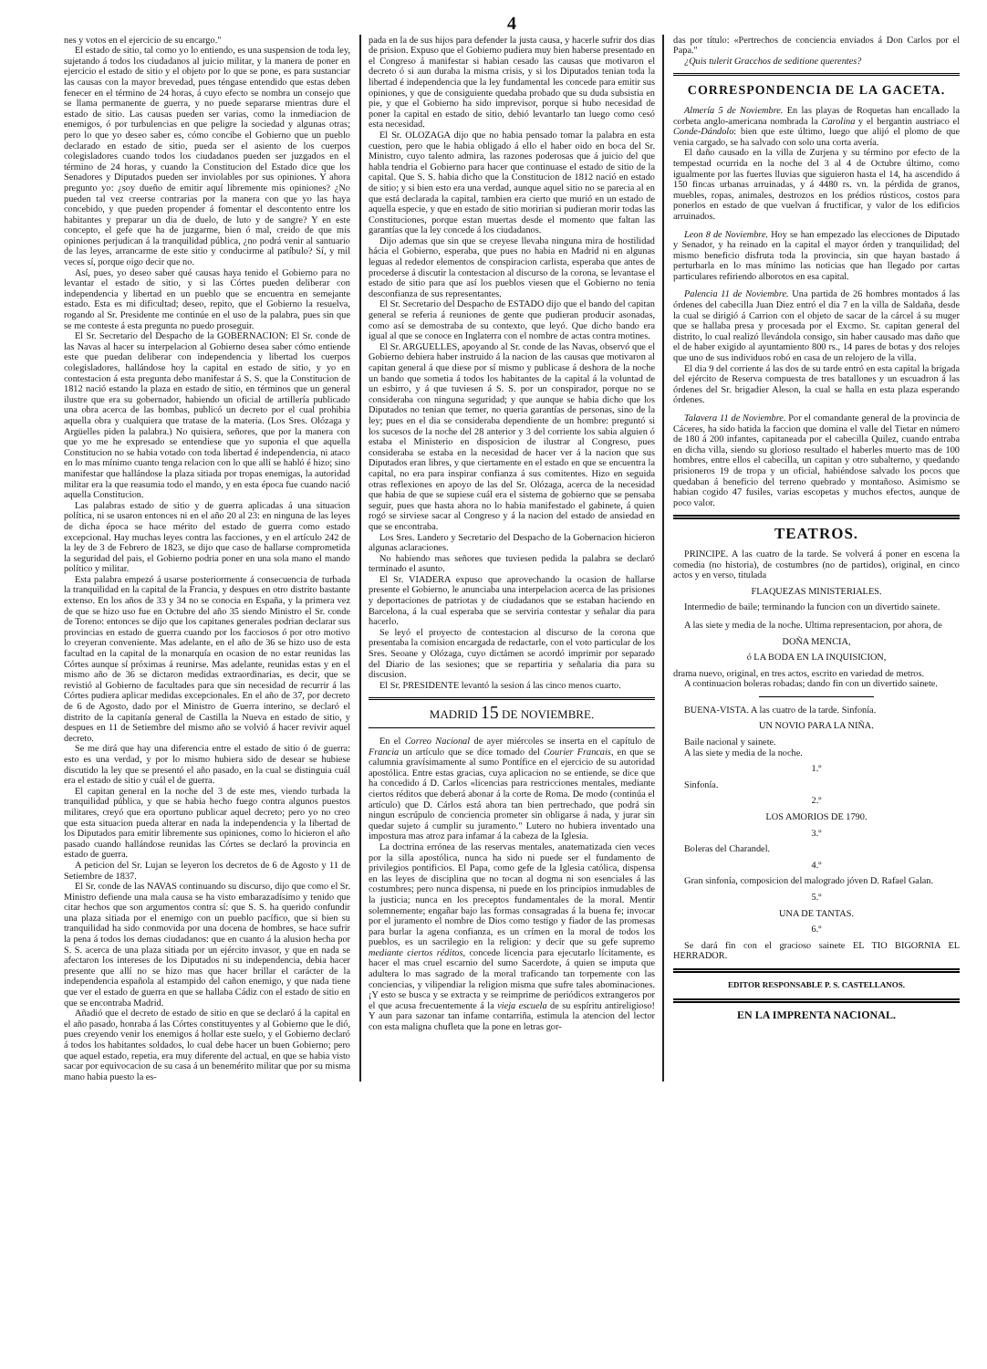4
nes y votos en el ejercicio de su encargo."
El estado de sitio, tal como yo lo entiendo, es una suspension de toda ley, sujetando á todos los ciudadanos al juicio militar, y la manera de poner en ejercicio el estado de sitio y el objeto por lo que se pone, es para sustanciar las causas con la mayor brevedad, pues téngase entendido que estas deben fenecer en el término de 24 horas, á cuyo efecto se nombra un consejo que se llama permanente de guerra, y no puede separarse mientras dure el estado de sitio. Las causas pueden ser varias, como la inmediacion de enemigos, ó por turbulencias en que peligre la sociedad y algunas otras; pero lo que yo deseo saber es, cómo concibe el Gobierno que un pueblo declarado en estado de sitio, pueda ser el asiento de los cuerpos colegisladores cuando todos los ciudadanos pueden ser juzgados en el término de 24 horas, y cuando la Constitucion del Estado dice que los Senadores y Diputados pueden ser inviolables por sus opiniones. Y ahora pregunto yo: ¿soy dueño de emitir aquí libremente mis opiniones? ¿No pueden tal vez creerse contrarias por la manera con que yo las haya concebido, y que pueden propender á fomentar el descontento entre los habitantes y preparar un dia de duelo, de luto y de sangre? Y en este concepto, el gefe que ha de juzgarme, bien ó mal, creido de que mis opiniones perjudican á la tranquilidad pública, ¿no podrá venir al santuario de las leyes, arrancarme de este sitio y conducirme al patíbulo? Sí, y mil veces sí, porque oigo decir que no.
Así, pues, yo deseo saber qué causas haya tenido el Gobierno para no levantar el estado de sitio, y si las Córtes pueden deliberar con independencia y libertad en un pueblo que se encuentra en semejante estado. Esta es mi dificultad; deseo, repito, que el Gobierno la resuelva, rogando al Sr. Presidente me continúe en el uso de la palabra, pues sin que se me conteste á esta pregunta no puedo proseguir.
El Sr. Secretario del Despacho de la GOBERNACION: El Sr. conde de las Navas al hacer su interpelacion al Gobierno desea saber cómo entiende este que puedan deliberar con independencia y libertad los cuerpos colegisladores, hallándose hoy la capital en estado de sitio, y yo en contestacion á esta pregunta debo manifestar á S. S. que la Constitucion de 1812 nació estando la plaza en estado de sitio, en términos que un general ilustre que era su gobernador, habiendo un oficial de artillería publicado una obra acerca de las bombas, publicó un decreto por el cual prohibia aquella obra y cualquiera que tratase de la materia. (Los Sres. Olózaga y Argüelles piden la palabra.) No quisiera, señores, que por la manera con que yo me he expresado se entendiese que yo suponia el que aquella Constitucion no se habia votado con toda libertad é independencia, ni ataco en lo mas mínimo cuanto tenga relacion con lo que allí se habló é hizo; sino manifestar que hallándose la plaza sitiada por tropas enemigas, la autoridad militar era la que reasumia todo el mando, y en esta época fue cuando nació aquella Constitucion.
Las palabras estado de sitio y de guerra aplicadas á una situacion política, ni se usaron entonces ni en el año 20 al 23: en ninguna de las leyes de dicha época se hace mérito del estado de guerra como estado excepcional. Hay muchas leyes contra las facciones, y en el artículo 242 de la ley de 3 de Febrero de 1823, se dijo que caso de hallarse comprometida la seguridad del pais, el Gobierno podria poner en una sola mano el mando político y militar.
Esta palabra empezó á usarse posteriormente á consecuencia de turbada la tranquilidad en la capital de la Francia, y despues en otro distrito bastante extenso. En los años de 33 y 34 no se conocia en España, y la primera vez de que se hizo uso fue en Octubre del año 35 siendo Ministro el Sr. conde de Toreno: entonces se dijo que los capitanes generales podrian declarar sus provincias en estado de guerra cuando por los facciosos ó por otro motivo lo creyeran conveniente. Mas adelante, en el año de 36 se hizo uso de esta facultad en la capital de la monarquía en ocasion de no estar reunidas las Córtes aunque sí próximas á reunirse. Mas adelante, reunidas estas y en el mismo año de 36 se dictaron medidas extraordinarias, es decir, que se revistió al Gobierno de facultades para que sin necesidad de recurrir á las Córtes pudiera aplicar medidas excepcionales. En el año de 37, por decreto de 6 de Agosto, dado por el Ministro de Guerra interino, se declaró el distrito de la capitanía general de Castilla la Nueva en estado de sitio, y despues en 11 de Setiembre del mismo año se volvió á hacer revivir aquel decreto.
Se me dirá que hay una diferencia entre el estado de sitio ó de guerra: esto es una verdad, y por lo mismo hubiera sido de desear se hubiese discutido la ley que se presentó el año pasado, en la cual se distinguia cuál era el estado de sitio y cuál el de guerra.
El capitan general en la noche del 3 de este mes, viendo turbada la tranquilidad pública, y que se habia hecho fuego contra algunos puestos militares, creyó que era oportuno publicar aquel decreto; pero yo no creo que esta situacion pueda alterar en nada la independencia y la libertad de los Diputados para emitir libremente sus opiniones, como lo hicieron el año pasado cuando hallándose reunidas las Córtes se declaró la provincia en estado de guerra.
A peticion del Sr. Lujan se leyeron los decretos de 6 de Agosto y 11 de Setiembre de 1837.
El Sr. conde de las NAVAS continuando su discurso, dijo que como el Sr. Ministro defiende una mala causa se ha visto embarazadísimo y tenido que citar hechos que son argumentos contra sí: que S. S. ha querido confundir una plaza sitiada por el enemigo con un pueblo pacífico, que si bien su tranquilidad ha sido conmovida por una docena de hombres, se hace sufrir la pena á todos los demas ciudadanos: que en cuanto á la alusion hecha por S. S. acerca de una plaza sitiada por un ejército invasor, y que en nada se afectaron los intereses de los Diputados ni su independencia, debia hacer presente que allí no se hizo mas que hacer brillar el carácter de la independencia española al estampido del cañon enemigo, y que nada tiene que ver el estado de guerra en que se hallaba Cádiz con el estado de sitio en que se encontraba Madrid.
Añadió que el decreto de estado de sitio en que se declaró á la capital en el año pasado, honraba á las Córtes constituyentes y al Gobierno que le dió, pues creyendo venir los enemigos á hollar este suelo, y el Gobierno declaró á todos los habitantes soldados, lo cual debe hacer un buen Gobierno; pero que aquel estado, repetia, era muy diferente del actual, en que se habia visto sacar por equivocacion de su casa á un benemérito militar que por su misma mano habia puesto la es-
pada en la de sus hijos para defender la justa causa, y hacerle sufrir dos dias de prision. Expuso que el Gobierno pudiera muy bien haberse presentado en el Congreso á manifestar si habian cesado las causas que motivaron el decreto ó si aun duraba la misma crisis, y si los Diputados tenian toda la libertad é independencia que la ley fundamental les concede para emitir sus opiniones, y que de consiguiente quedaba probado que su duda subsistia en pie, y que el Gobierno ha sido imprevisor, porque si hubo necesidad de poner la capital en estado de sitio, debió levantarlo tan luego como cesó esta necesidad.
El Sr. OLOZAGA dijo que no habia pensado tomar la palabra en esta cuestion, pero que le habia obligado á ello el haber oido en boca del Sr. Ministro, cuyo talento admira, las razones poderosas que á juicio del que habla tendria el Gobierno para hacer que continuase el estado de sitio de la capital. Que S. S. habia dicho que la Constitucion de 1812 nació en estado de sitio; y si bien esto era una verdad, aunque aquel sitio no se parecia al en que está declarada la capital, tambien era cierto que murió en un estado de aquella especie, y que en estado de sitio moririan si pudieran morir todas las Constituciones, porque estan muertas desde el momento que faltan las garantías que la ley concede á los ciudadanos.
Dijo ademas que sin que se creyese llevaba ninguna mira de hostilidad hácia el Gobierno, esperaba, que pues no habia en Madrid ni en algunas leguas al rededor elementos de conspiracion carlista, esperaba que antes de procederse á discutir la contestacion al discurso de la corona, se levantase el estado de sitio para que así los pueblos viesen que el Gobierno no tenia desconfianza de sus representantes.
El Sr. Secretario del Despacho de ESTADO dijo que el bando del capitan general se referia á reuniones de gente que pudieran producir asonadas, como así se demostraba de su contexto, que leyó. Que dicho bando era igual al que se conoce en Inglaterra con el nombre de actas contra motines.
El Sr. ARGUELLES, apoyando al Sr. conde de las Navas, observó que el Gobierno debiera haber instruido á la nacion de las causas que motivaron al capitan general á que diese por sí mismo y publicase á deshora de la noche un bando que sometia á todos los habitantes de la capital á la voluntad de un esbirro, y á que tuviesen á S. S. por un conspirador, porque no se consideraba con ninguna seguridad; y que aunque se habia dicho que los Diputados no tenian que temer, no queria garantías de personas, sino de la ley; pues en el dia se consideraba dependiente de un hombre: preguntó si los sucesos de la noche del 28 anterior y 3 del corriente los sabia alguien ó estaba el Ministerio en disposicion de ilustrar al Congreso, pues consideraba se estaba en la necesidad de hacer ver á la nacion que sus Diputados eran libres, y que ciertamente en el estado en que se encuentra la capital, no era para inspirar confianza á sus comitentes. Hizo en seguida otras reflexiones en apoyo de las del Sr. Olózaga, acerca de la necesidad que habia de que se supiese cuál era el sistema de gobierno que se pensaba seguir, pues que hasta ahora no lo habia manifestado el gabinete, á quien rogó se sirviese sacar al Congreso y á la nacion del estado de ansiedad en que se encontraba.
Los Sres. Landero y Secretario del Despacho de la Gobernacion hicieron algunas aclaraciones.
No habiendo mas señores que tuviesen pedida la palabra se declaró terminado el asunto.
El Sr. VIADERA expuso que aprovechando la ocasion de hallarse presente el Gobierno, le anunciaba una interpelacion acerca de las prisiones y deportaciones de patriotas y de ciudadanos que se estaban haciendo en Barcelona, á la cual esperaba que se serviria contestar y señalar dia para hacerlo.
Se leyó el proyecto de contestacion al discurso de la corona que presentaba la comision encargada de redactarle, con el voto particular de los Sres. Seoane y Olózaga, cuyo dictámen se acordó imprimir por separado del Diario de las sesiones; que se repartiria y señalaria dia para su discusion.
El Sr. PRESIDENTE levantó la sesion á las cinco menos cuarto.
MADRID 15 DE NOVIEMBRE.
En el Correo Nacional de ayer miércoles se inserta en el capítulo de Francia un artículo que se dice tomado del Courier Francais, en que se calumnia gravísimamente al sumo Pontífice en el ejercicio de su autoridad apostólica. Entre estas gracias, cuya aplicacion no se entiende, se dice que ha concedido á D. Carlos «licencias para restricciones mentales, mediante ciertos réditos que deberá abonar á la corte de Roma. De modo (continúa el artículo) que D. Cárlos está ahora tan bien pertrechado, que podrá sin ningun escrúpulo de conciencia prometer sin obligarse á nada, y jurar sin quedar sujeto á cumplir su juramento." Lutero no hubiera inventado una impostura mas atroz para infamar á la cabeza de la Iglesia.
La doctrina errónea de las reservas mentales, anatematizada cien veces por la silla apostólica, nunca ha sido ni puede ser el fundamento de privilegios pontificios. El Papa, como gefe de la Iglesia católica, dispensa en las leyes de disciplina que no tocan al dogma ni son esenciales á las costumbres; pero nunca dispensa, ni puede en los principios inmudables de la justicia; nunca en los preceptos fundamentales de la moral. Mentir solemnemente; engañar bajo las formas consagradas á la buena fe; invocar por el juramento el nombre de Dios como testigo y fiador de las promesas para burlar la agena confianza, es un crímen en la moral de todos los pueblos, es un sacrilegio en la religion: y decir que su gefe supremo mediante ciertos réditos, concede licencia para ejecutarlo lícitamente, es hacer el mas cruel escarnio del sumo Sacerdote, á quien se imputa que adultera lo mas sagrado de la moral traficando tan torpemente con las conciencias, y vilipendiar la religion misma que sufre tales abominaciones. ¡Y esto se busca y se extracta y se reimprime de periódicos extrangeros por el que acusa frecuentemente á la vieja escuela de su espíritu antireligioso! Y aun para sazonar tan infame contarriña, estimula la atencion del lector con esta maligna chufleta que la pone en letras gor-
das por título: «Pertrechos de conciencia enviados á Don Carlos por el Papa."
¿Quis tulerit Gracchos de seditione querentes?
CORRESPONDENCIA DE LA GACETA.
Almería 5 de Noviembre. En las playas de Roquetas han encallado la corbeta anglo-americana nombrada la Carolina y el bergantin austriaco el Conde-Dándolo: bien que este último, luego que alijó el plomo de que venia cargado, se ha salvado con solo una corta avería.
El daño causado en la villa de Zurjena y su término por efecto de la tempestad ocurrida en la noche del 3 al 4 de Octubre último, como igualmente por las fuertes lluvias que siguieron hasta el 14, ha ascendido á 150 fincas urbanas arruinadas, y á 4480 rs. vn. la pérdida de granos, muebles, ropas, animales, destrozos en los prédios rústicos, costos para ponerlos en estado de que vuelvan á fructificar, y valor de los edificios arruinados.
Leon 8 de Noviembre. Hoy se han empezado las elecciones de Diputado y Senador, y ha reinado en la capital el mayor órden y tranquilidad; del mismo beneficio disfruta toda la provincia, sin que hayan bastado á perturbarla en lo mas mínimo las noticias que han llegado por cartas particulares refiriendo alborotos en esa capital.
Palencia 11 de Noviembre. Una partida de 26 hombres montados á las órdenes del cabecilla Juan Diez entró el dia 7 en la villa de Saldaña, desde la cual se dirigió á Carrion con el objeto de sacar de la cárcel á su muger que se hallaba presa y procesada por el Excmo. Sr. capitan general del distrito, lo cual realizó llevándola consigo, sin haber causado mas daño que el de haber exigido al ayuntamiento 800 rs., 14 pares de botas y dos relojes que uno de sus individuos robó en casa de un relojero de la villa.
El dia 9 del corriente á las dos de su tarde entró en esta capital la brigada del ejército de Reserva compuesta de tres batallones y un escuadron á las órdenes del Sr. brigadier Aleson, la cual se halla en esta plaza esperando órdenes.
Talavera 11 de Noviembre. Por el comandante general de la provincia de Cáceres, ha sido batida la faccion que domina el valle del Tietar en número de 180 á 200 infantes, capitaneada por el cabecilla Quilez, cuando entraba en dicha villa, siendo su glorioso resultado el haberles muerto mas de 100 hombres, entre ellos el cabecilla, un capitan y otro subalterno, y quedando prisioneros 19 de tropa y un oficial, habiéndose salvado los pocos que quedaban á beneficio del terreno quebrado y montañoso. Asimismo se habian cogido 47 fusiles, varias escopetas y muchos efectos, aunque de poco valor.
TEATROS.
PRINCIPE. A las cuatro de la tarde. Se volverá á poner en escena la comedia (no historia), de costumbres (no de partidos), original, en cinco actos y en verso, titulada
FLAQUEZAS MINISTERIALES.
Intermedio de baile; terminando la funcion con un divertido sainete.
A las siete y media de la noche. Ultima representacion, por ahora, de
DOÑA MENCIA,
ó LA BODA EN LA INQUISICION,
drama nuevo, original, en tres actos, escrito en variedad de metros.
A continuacion boleras robadas; dando fin con un divertido sainete.
BUENA-VISTA. A las cuatro de la tarde. Sinfonía.
UN NOVIO PARA LA NIÑA.
Baile nacional y sainete.
A las siete y media de la noche.
1.º
Sinfonía.
2.º
LOS AMORIOS DE 1790.
3.º
Boleras del Charandel.
4.º
Gran sinfonía, composicion del malogrado jóven D. Rafael Galan.
5.º
UNA DE TANTAS.
6.º
Se dará fin con el gracioso sainete EL TIO BIGORNIA EL HERRADOR.
EDITOR RESPONSABLE P. S. CASTELLANOS.
EN LA IMPRENTA NACIONAL.